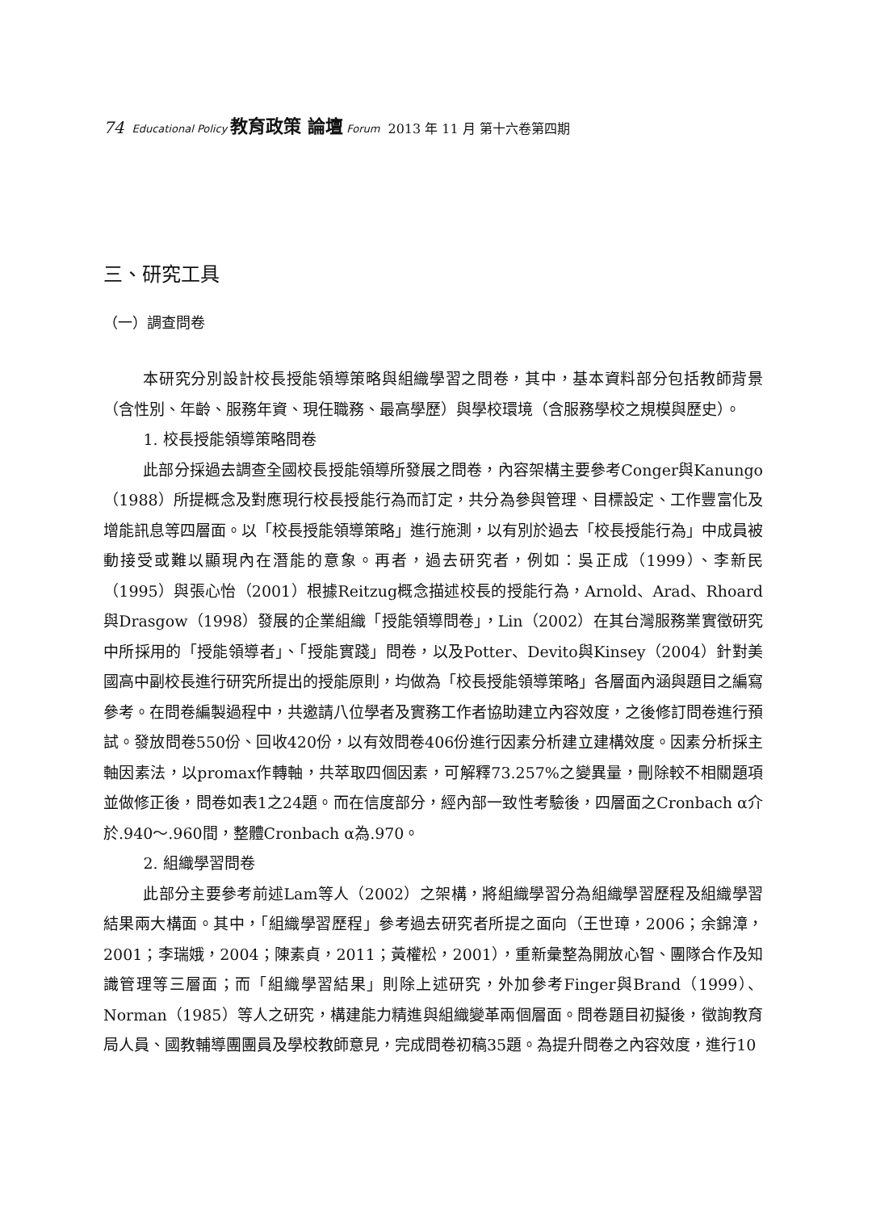74 Educational Policy 教育政策 論壇 Forum 2013 年 11 月 第十六卷第四期
三、研究工具
（一）調查問卷
本研究分別設計校長授能領導策略與組織學習之問卷，其中，基本資料部分包括教師背景（含性別、年齡、服務年資、現任職務、最高學歷）與學校環境（含服務學校之規模與歷史）。
1. 校長授能領導策略問卷
此部分採過去調查全國校長授能領導所發展之問卷，內容架構主要參考Conger與Kanungo（1988）所提概念及對應現行校長授能行為而訂定，共分為參與管理、目標設定、工作豐富化及增能訊息等四層面。以「校長授能領導策略」進行施測，以有別於過去「校長授能行為」中成員被動接受或難以顯現內在潛能的意象。再者，過去研究者，例如：吳正成（1999）、李新民（1995）與張心怡（2001）根據Reitzug概念描述校長的授能行為，Arnold、Arad、Rhoard與Drasgow（1998）發展的企業組織「授能領導問卷」，Lin（2002）在其台灣服務業實徵研究中所採用的「授能領導者」、「授能實踐」問卷，以及Potter、Devito與Kinsey（2004）針對美國高中副校長進行研究所提出的授能原則，均做為「校長授能領導策略」各層面內涵與題目之編寫參考。在問卷編製過程中，共邀請八位學者及實務工作者協助建立內容效度，之後修訂問卷進行預試。發放問卷550份、回收420份，以有效問卷406份進行因素分析建立建構效度。因素分析採主軸因素法，以promax作轉軸，共萃取四個因素，可解釋73.257%之變異量，刪除較不相關題項並做修正後，問卷如表1之24題。而在信度部分，經內部一致性考驗後，四層面之Cronbach α介於.940～.960間，整體Cronbach α為.970。
2. 組織學習問卷
此部分主要參考前述Lam等人（2002）之架構，將組織學習分為組織學習歷程及組織學習結果兩大構面。其中，「組織學習歷程」參考過去研究者所提之面向（王世璋，2006；余錦漳，2001；李瑞娥，2004；陳素貞，2011；黃權松，2001），重新彙整為開放心智、團隊合作及知識管理等三層面；而「組織學習結果」則除上述研究，外加參考Finger與Brand（1999）、Norman（1985）等人之研究，構建能力精進與組織變革兩個層面。問卷題目初擬後，徵詢教育局人員、國教輔導團團員及學校教師意見，完成問卷初稿35題。為提升問卷之內容效度，進行10